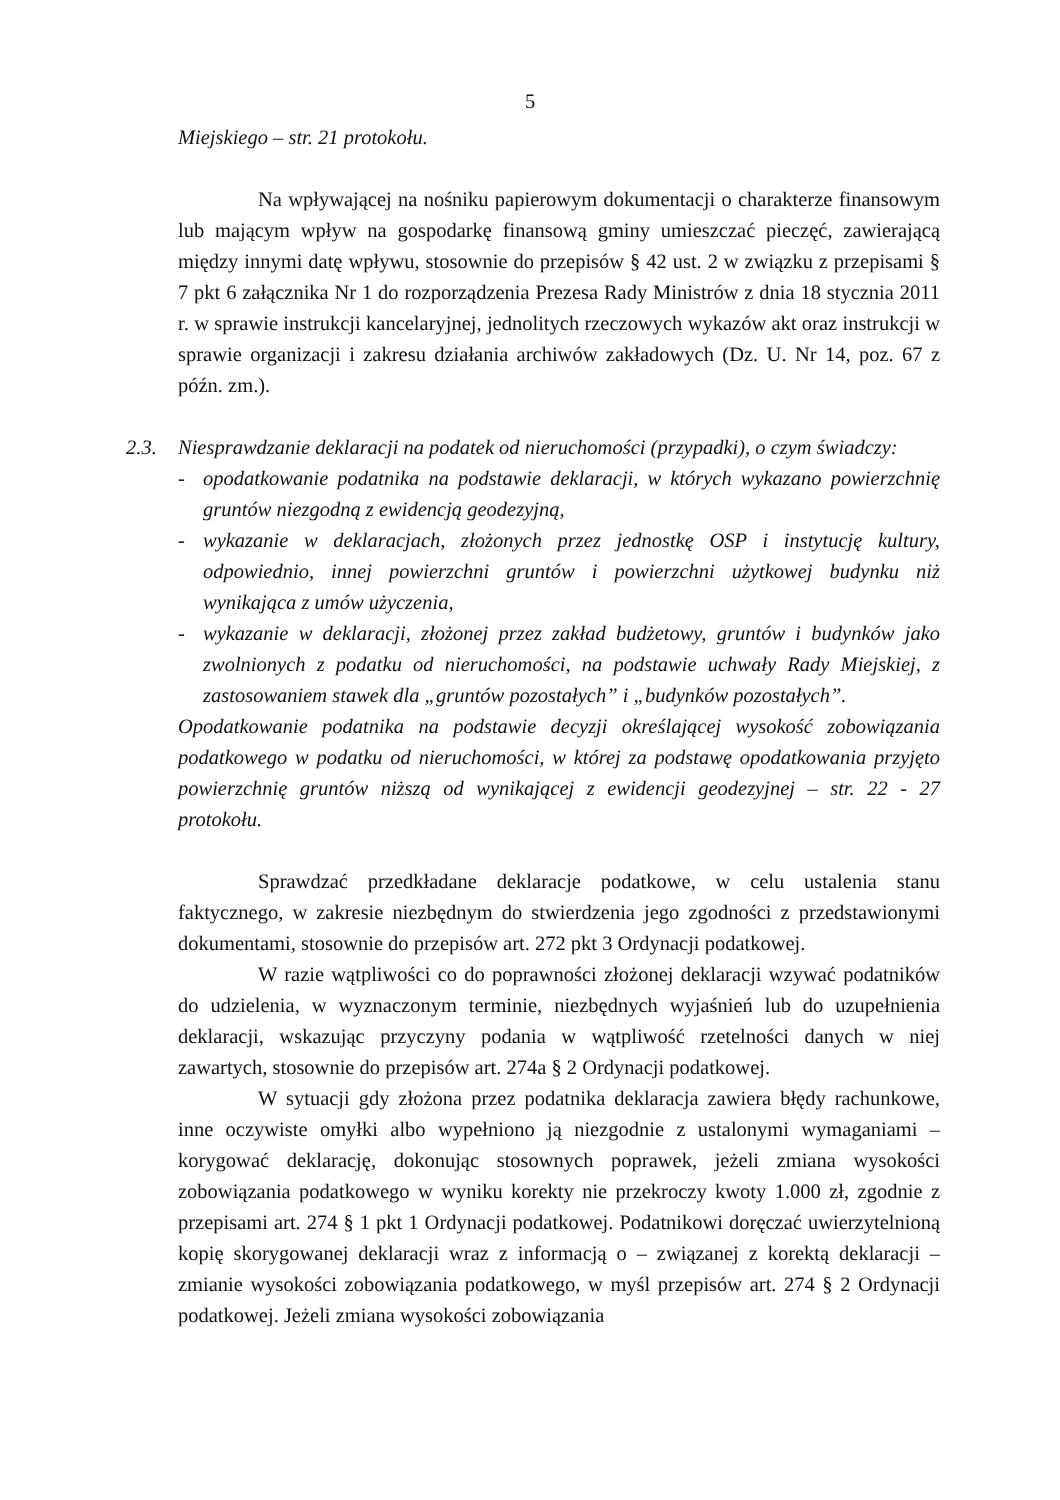5
Miejskiego – str. 21 protokołu.
Na wpływającej na nośniku papierowym dokumentacji o charakterze finansowym lub mającym wpływ na gospodarkę finansową gminy umieszczać pieczęć, zawierającą między innymi datę wpływu, stosownie do przepisów § 42 ust. 2 w związku z przepisami § 7 pkt 6 załącznika Nr 1 do rozporządzenia Prezesa Rady Ministrów z dnia 18 stycznia 2011 r. w sprawie instrukcji kancelaryjnej, jednolitych rzeczowych wykazów akt oraz instrukcji w sprawie organizacji i zakresu działania archiwów zakładowych (Dz. U. Nr 14, poz. 67 z późn. zm.).
2.3.
Niesprawdzanie deklaracji na podatek od nieruchomości (przypadki), o czym świadczy:
- opodatkowanie podatnika na podstawie deklaracji, w których wykazano powierzchnię gruntów niezgodną z ewidencją geodezyjną,
- wykazanie w deklaracjach, złożonych przez jednostkę OSP i instytucję kultury, odpowiednio, innej powierzchni gruntów i powierzchni użytkowej budynku niż wynikająca z umów użyczenia,
- wykazanie w deklaracji, złożonej przez zakład budżetowy, gruntów i budynków jako zwolnionych z podatku od nieruchomości, na podstawie uchwały Rady Miejskiej, z zastosowaniem stawek dla „gruntów pozostałych” i „budynków pozostałych”.
Opodatkowanie podatnika na podstawie decyzji określającej wysokość zobowiązania podatkowego w podatku od nieruchomości, w której za podstawę opodatkowania przyjęto powierzchnię gruntów niższą od wynikającej z ewidencji geodezyjnej – str. 22 - 27 protokołu.
Sprawdzać przedkładane deklaracje podatkowe, w celu ustalenia stanu faktycznego, w zakresie niezbędnym do stwierdzenia jego zgodności z przedstawionymi dokumentami, stosownie do przepisów art. 272 pkt 3 Ordynacji podatkowej.
W razie wątpliwości co do poprawności złożonej deklaracji wzywać podatników do udzielenia, w wyznaczonym terminie, niezbędnych wyjaśnień lub do uzupełnienia deklaracji, wskazując przyczyny podania w wątpliwość rzetelności danych w niej zawartych, stosownie do przepisów art. 274a § 2 Ordynacji podatkowej.
W sytuacji gdy złożona przez podatnika deklaracja zawiera błędy rachunkowe, inne oczywiste omyłki albo wypełniono ją niezgodnie z ustalonymi wymaganiami – korygować deklarację, dokonując stosownych poprawek, jeżeli zmiana wysokości zobowiązania podatkowego w wyniku korekty nie przekroczy kwoty 1.000 zł, zgodnie z przepisami art. 274 § 1 pkt 1 Ordynacji podatkowej. Podatnikowi doręczać uwierzytelnioną kopię skorygowanej deklaracji wraz z informacją o – związanej z korektą deklaracji – zmianie wysokości zobowiązania podatkowego, w myśl przepisów art. 274 § 2 Ordynacji podatkowej. Jeżeli zmiana wysokości zobowiązania